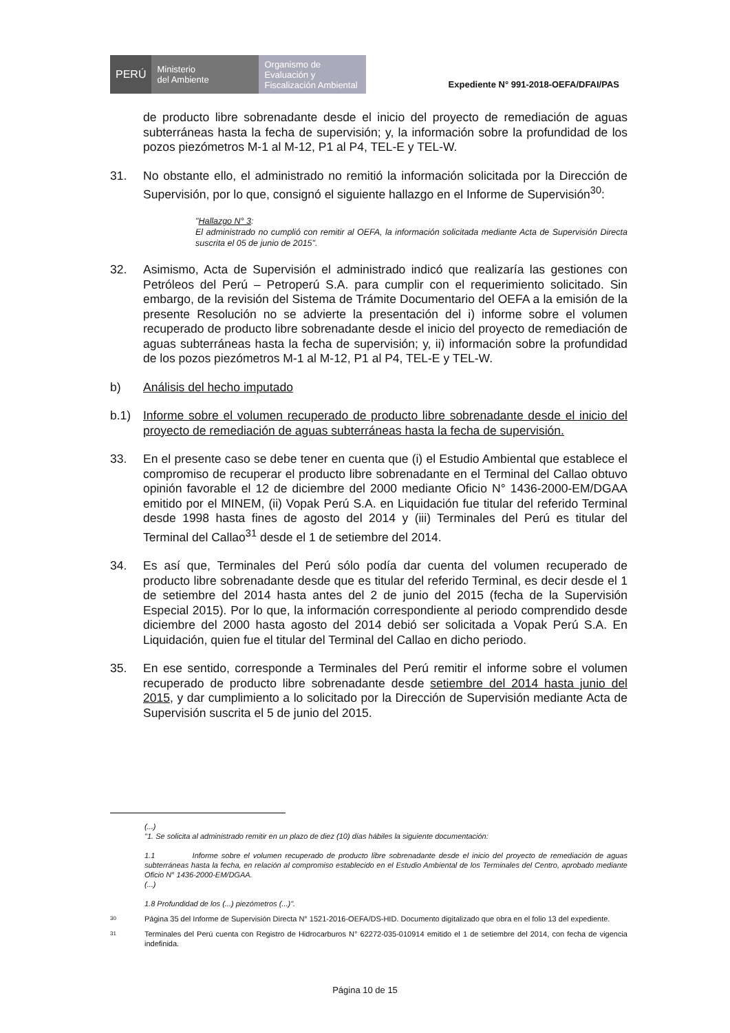PERÚ
Ministerio
del Ambiente
Organismo de
Evaluación y
Fiscalización Ambiental
Expediente N° 991-2018-OEFA/DFAI/PAS
de producto libre sobrenadante desde el inicio del proyecto de remediación de aguas subterráneas hasta la fecha de supervisión; y, la información sobre la profundidad de los pozos piezómetros M-1 al M-12, P1 al P4, TEL-E y TEL-W.
31. No obstante ello, el administrado no remitió la información solicitada por la Dirección de Supervisión, por lo que, consignó el siguiente hallazgo en el Informe de Supervisión<sup>30</sup>:
"Hallazgo N° 3:
El administrado no cumplió con remitir al OEFA, la información solicitada mediante Acta de Supervisión Directa suscrita el 05 de junio de 2015".
32. Asimismo, Acta de Supervisión el administrado indicó que realizaría las gestiones con Petróleos del Perú – Petroperú S.A. para cumplir con el requerimiento solicitado. Sin embargo, de la revisión del Sistema de Trámite Documentario del OEFA a la emisión de la presente Resolución no se advierte la presentación del i) informe sobre el volumen recuperado de producto libre sobrenadante desde el inicio del proyecto de remediación de aguas subterráneas hasta la fecha de supervisión; y, ii) información sobre la profundidad de los pozos piezómetros M-1 al M-12, P1 al P4, TEL-E y TEL-W.
b) Análisis del hecho imputado
b.1) Informe sobre el volumen recuperado de producto libre sobrenadante desde el inicio del proyecto de remediación de aguas subterráneas hasta la fecha de supervisión.
33. En el presente caso se debe tener en cuenta que (i) el Estudio Ambiental que establece el compromiso de recuperar el producto libre sobrenadante en el Terminal del Callao obtuvo opinión favorable el 12 de diciembre del 2000 mediante Oficio N° 1436-2000-EM/DGAA emitido por el MINEM, (ii) Vopak Perú S.A. en Liquidación fue titular del referido Terminal desde 1998 hasta fines de agosto del 2014 y (iii) Terminales del Perú es titular del Terminal del Callao<sup>31</sup> desde el 1 de setiembre del 2014.
34. Es así que, Terminales del Perú sólo podía dar cuenta del volumen recuperado de producto libre sobrenadante desde que es titular del referido Terminal, es decir desde el 1 de setiembre del 2014 hasta antes del 2 de junio del 2015 (fecha de la Supervisión Especial 2015). Por lo que, la información correspondiente al periodo comprendido desde diciembre del 2000 hasta agosto del 2014 debió ser solicitada a Vopak Perú S.A. En Liquidación, quien fue el titular del Terminal del Callao en dicho periodo.
35. En ese sentido, corresponde a Terminales del Perú remitir el informe sobre el volumen recuperado de producto libre sobrenadante desde setiembre del 2014 hasta junio del 2015, y dar cumplimiento a lo solicitado por la Dirección de Supervisión mediante Acta de Supervisión suscrita el 5 de junio del 2015.
(...)
"1. Se solicita al administrado remitir en un plazo de diez (10) días hábiles la siguiente documentación:
1.1 Informe sobre el volumen recuperado de producto libre sobrenadante desde el inicio del proyecto de remediación de aguas subterráneas hasta la fecha, en relación al compromiso establecido en el Estudio Ambiental de los Terminales del Centro, aprobado mediante Oficio N° 1436-2000-EM/DGAA.
(...)
1.8 Profundidad de los (...) piezómetros (...)".
30
Página 35 del Informe de Supervisión Directa N° 1521-2016-OEFA/DS-HID. Documento digitalizado que obra en el folio 13 del expediente.
31
Terminales del Perú cuenta con Registro de Hidrocarburos N° 62272-035-010914 emitido el 1 de setiembre del 2014, con fecha de vigencia indefinida.
Página 10 de 15